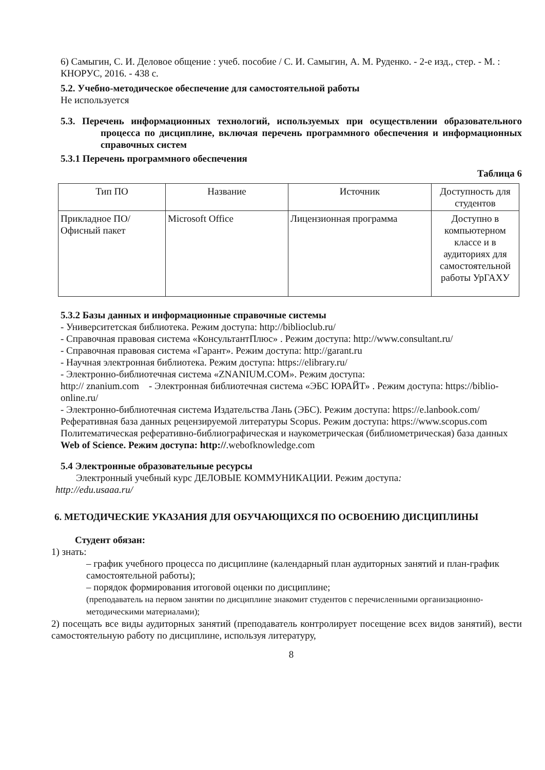6) Самыгин, С. И. Деловое общение : учеб. пособие / С. И. Самыгин, А. М. Руденко. - 2-е изд., стер. - М. : КНОРУС, 2016. - 438 с.
5.2. Учебно-методическое обеспечение для самостоятельной работы
Не используется
5.3. Перечень информационных технологий, используемых при осуществлении образовательного процесса по дисциплине, включая перечень программного обеспечения и информационных справочных систем
5.3.1 Перечень программного обеспечения
Таблица 6
| Тип ПО | Название | Источник | Доступность для студентов |
| Прикладное ПО/ Офисный пакет | Microsoft Office | Лицензионная программа | Доступно в компьютерном классе и в аудиториях для самостоятельной работы УрГАХУ |
5.3.2 Базы данных и информационные справочные системы
- Университетская библиотека. Режим доступа: http://biblioclub.ru/
- Справочная правовая система «КонсультантПлюс» . Режим доступа: http://www.consultant.ru/
- Справочная правовая система «Гарант». Режим доступа: http://garant.ru
- Научная электронная библиотека. Режим доступа: https://elibrary.ru/
- Электронно-библиотечная система «ZNANIUM.COM». Режим доступа:
http:// znanium.com - Электронная библиотечная система «ЭБС ЮРАЙТ» . Режим доступа: https://biblio-online.ru/
- Электронно-библиотечная система Издательства Лань (ЭБС). Режим доступа: https://e.lanbook.com/
Реферативная база данных рецензируемой литературы Scopus. Режим доступа: https://www.scopus.com
Политематическая реферативно-библиографическая и наукометрическая (библиометрическая) база данных Web of Science. Режим доступа: http://.webofknowledge.com
5.4 Электронные образовательные ресурсы
Электронный учебный курс ДЕЛОВЫЕ КОММУНИКАЦИИ. Режим доступа:
http://edu.usaaa.ru/
6. МЕТОДИЧЕСКИЕ УКАЗАНИЯ ДЛЯ ОБУЧАЮЩИХСЯ ПО ОСВОЕНИЮ ДИСЦИПЛИНЫ
Студент обязан:
1) знать:
– график учебного процесса по дисциплине (календарный план аудиторных занятий и план-график самостоятельной работы);
– порядок формирования итоговой оценки по дисциплине;
(преподаватель на первом занятии по дисциплине знакомит студентов с перечисленными организационно-методическими материалами);
2) посещать все виды аудиторных занятий (преподаватель контролирует посещение всех видов занятий), вести самостоятельную работу по дисциплине, используя литературу,
8